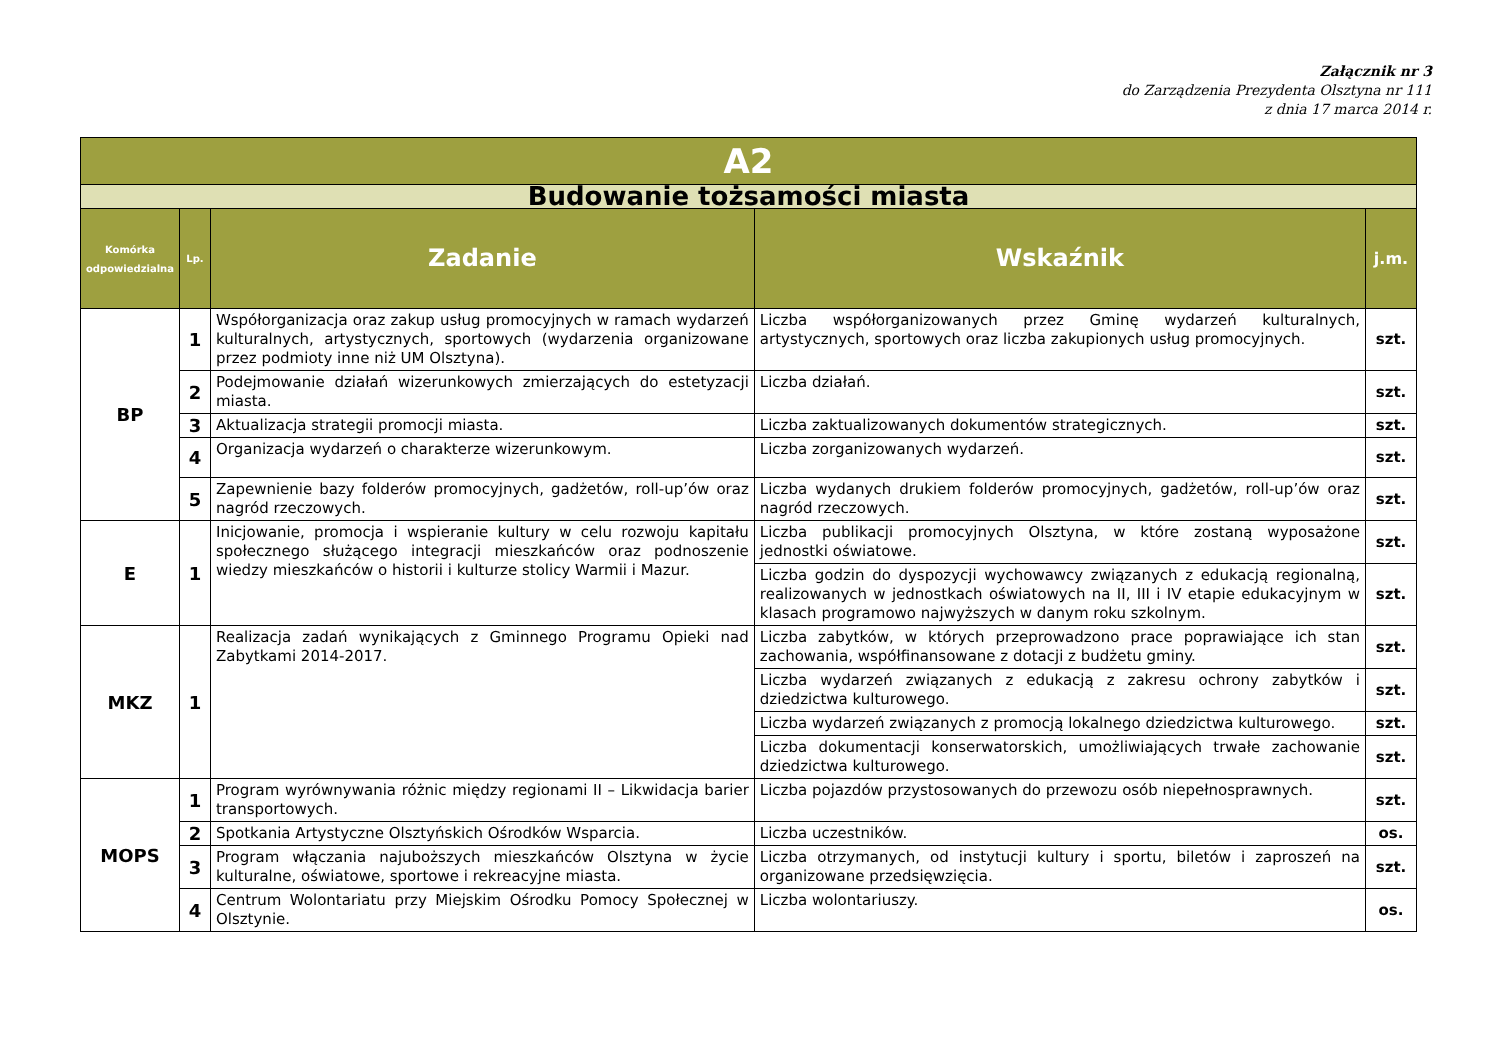Załącznik nr 3
do Zarządzenia Prezydenta Olsztyna nr 111
z dnia 17 marca 2014 r.
| A2 | | | | |
| --- | --- | --- | --- | --- |
| Budowanie tożsamości miasta | | | | |
| Komórka odpowiedzialna | Lp. | Zadanie | Wskaźnik | j.m. |
| BP | 1 | Współorganizacja oraz zakup usług promocyjnych w ramach wydarzeń kulturalnych, artystycznych, sportowych (wydarzenia organizowane przez podmioty inne niż UM Olsztyna). | Liczba współorganizowanych przez Gminę wydarzeń kulturalnych, artystycznych, sportowych oraz liczba zakupionych usług promocyjnych. | szt. |
| | 2 | Podejmowanie działań wizerunkowych zmierzających do estetyzacji miasta. | Liczba działań. | szt. |
| | 3 | Aktualizacja strategii promocji miasta. | Liczba zaktualizowanych dokumentów strategicznych. | szt. |
| | 4 | Organizacja wydarzeń o charakterze wizerunkowym. | Liczba zorganizowanych wydarzeń. | szt. |
| | 5 | Zapewnienie bazy folderów promocyjnych, gadżetów, roll-up’ów oraz nagród rzeczowych. | Liczba wydanych drukiem folderów promocyjnych, gadżetów, roll-up’ów oraz nagród rzeczowych. | szt. |
| E | 1 | Inicjowanie, promocja i wspieranie kultury w celu rozwoju kapitału społecznego służącego integracji mieszkańców oraz podnoszenie wiedzy mieszkańców o historii i kulturze stolicy Warmii i Mazur. | Liczba publikacji promocyjnych Olsztyna, w które zostaną wyposażone jednostki oświatowe. | szt. |
| | | | Liczba godzin do dyspozycji wychowawcy związanych z edukacją regionalną, realizowanych w jednostkach oświatowych na II, III i IV etapie edukacyjnym w klasach programowo najwyższych w danym roku szkolnym. | szt. |
| MKZ | 1 | Realizacja zadań wynikających z Gminnego Programu Opieki nad Zabytkami 2014-2017. | Liczba zabytków, w których przeprowadzono prace poprawiające ich stan zachowania, współfinansowane z dotacji z budżetu gminy. | szt. |
| | | | Liczba wydarzeń związanych z edukacją z zakresu ochrony zabytków i dziedzictwa kulturowego. | szt. |
| | | | Liczba wydarzeń związanych z promocją lokalnego dziedzictwa kulturowego. | szt. |
| | | | Liczba dokumentacji konserwatorskich, umożliwiających trwałe zachowanie dziedzictwa kulturowego. | szt. |
| MOPS | 1 | Program wyrównywania różnic między regionami II – Likwidacja barier transportowych. | Liczba pojazdów przystosowanych do przewozu osób niepełnosprawnych. | szt. |
| | 2 | Spotkania Artystyczne Olsztyńskich Ośrodków Wsparcia. | Liczba uczestników. | os. |
| | 3 | Program włączania najuboższych mieszkańców Olsztyna w życie kulturalne, oświatowe, sportowe i rekreacyjne miasta. | Liczba otrzymanych, od instytucji kultury i sportu, biletów i zaproszeń na organizowane przedsięwzięcia. | szt. |
| | 4 | Centrum Wolontariatu przy Miejskim Ośrodku Pomocy Społecznej w Olsztynie. | Liczba wolontariuszy. | os. |